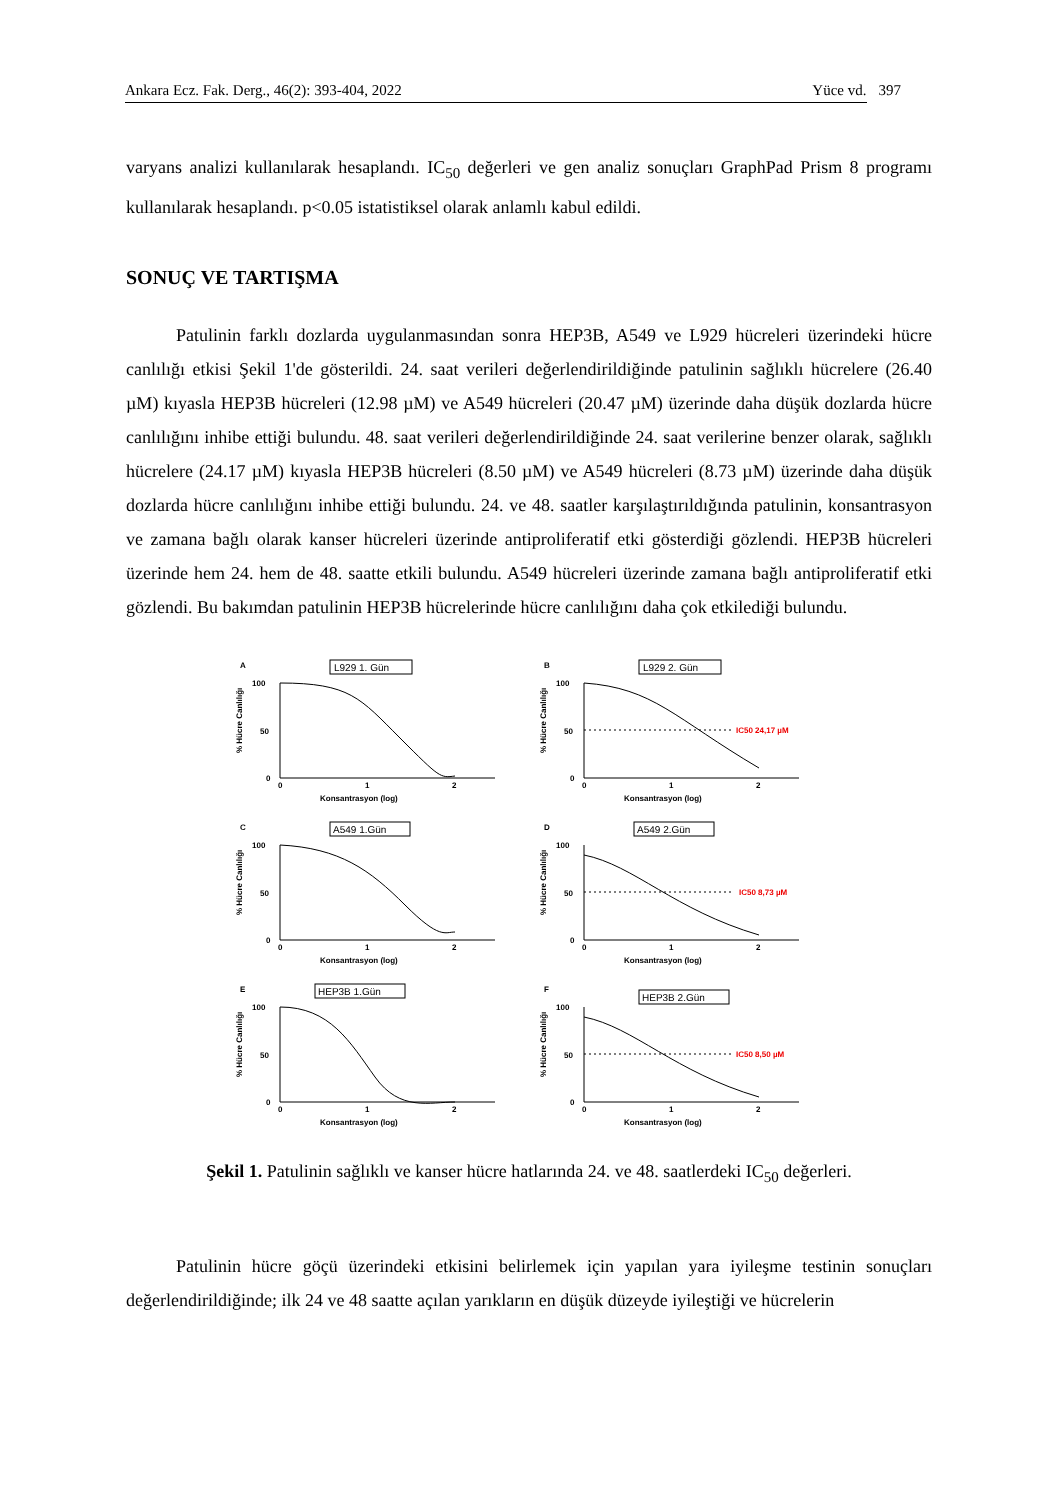Ankara Ecz. Fak. Derg., 46(2): 393-404, 2022 Yüce vd. 397
varyans analizi kullanılarak hesaplandı. IC<sub>50</sub> değerleri ve gen analiz sonuçları GraphPad Prism 8 programı kullanılarak hesaplandı. p<0.05 istatistiksel olarak anlamlı kabul edildi.
SONUÇ VE TARTIŞMA
Patulinin farklı dozlarda uygulanmasından sonra HEP3B, A549 ve L929 hücreleri üzerindeki hücre canlılığı etkisi Şekil 1'de gösterildi. 24. saat verileri değerlendirildiğinde patulinin sağlıklı hücrelere (26.40 µM) kıyasla HEP3B hücreleri (12.98 µM) ve A549 hücreleri (20.47 µM) üzerinde daha düşük dozlarda hücre canlılığını inhibe ettiği bulundu. 48. saat verileri değerlendirildiğinde 24. saat verilerine benzer olarak, sağlıklı hücrelere (24.17 µM) kıyasla HEP3B hücreleri (8.50 µM) ve A549 hücreleri (8.73 µM) üzerinde daha düşük dozlarda hücre canlılığını inhibe ettiği bulundu. 24. ve 48. saatler karşılaştırıldığında patulinin, konsantrasyon ve zamana bağlı olarak kanser hücreleri üzerinde antiproliferatif etki gösterdiği gözlendi. HEP3B hücreleri üzerinde hem 24. hem de 48. saatte etkili bulundu. A549 hücreleri üzerinde zamana bağlı antiproliferatif etki gözlendi. Bu bakımdan patulinin HEP3B hücrelerinde hücre canlılığını daha çok etkilediği bulundu.
A
L929 1. Gün
100
50
0
0
1
2
Konsantrasyon (log)
% Hücre Canlılığı
B
L929 2. Gün
100
50
0
0
1
2
Konsantrasyon (log)
% Hücre Canlılığı
IC50 24,17 µM
C
A549 1.Gün
100
50
0
0
1
2
Konsantrasyon (log)
% Hücre Canlılığı
D
A549 2.Gün
100
50
0
0
1
2
Konsantrasyon (log)
% Hücre Canlılığı
IC50 8,73 µM
E
HEP3B 1.Gün
100
50
0
0
1
2
Konsantrasyon (log)
% Hücre Canlılığı
F
HEP3B 2.Gün
100
50
0
0
1
2
Konsantrasyon (log)
% Hücre Canlılığı
IC50 8,50 µM
Şekil 1. Patulinin sağlıklı ve kanser hücre hatlarında 24. ve 48. saatlerdeki IC<sub>50</sub> değerleri.
Patulinin hücre göçü üzerindeki etkisini belirlemek için yapılan yara iyileşme testinin sonuçları değerlendirildiğinde; ilk 24 ve 48 saatte açılan yarıkların en düşük düzeyde iyileştiği ve hücrelerin